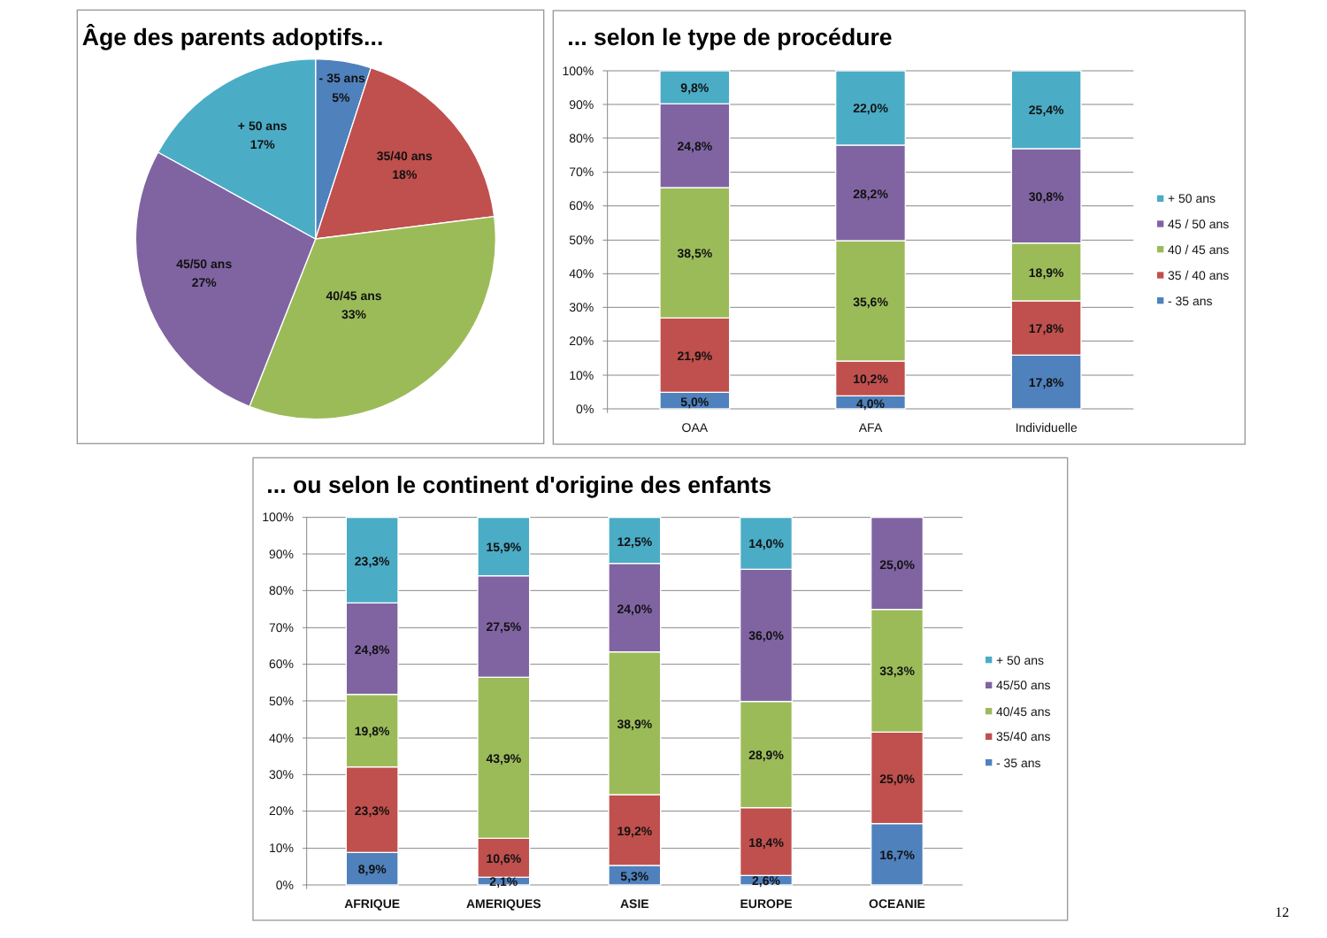Âge des parents adoptifs...
- 35 ans
5%
35/40 ans
18%
40/45 ans
33%
45/50 ans
27%
+ 50 ans
17%
... selon le type de procédure
100%
90%
80%
70%
60%
50%
40%
30%
20%
10%
0%
9,8%
24,8%
38,5%
21,9%
5,0%
22,0%
28,2%
35,6%
10,2%
4,0%
25,4%
30,8%
18,9%
17,8%
17,8%
OAA
AFA
Individuelle
+ 50 ans
45 / 50 ans
40 / 45 ans
35 / 40 ans
- 35 ans
... ou selon le continent d'origine des enfants
100%
90%
80%
70%
60%
50%
40%
30%
20%
10%
0%
23,3%
24,8%
19,8%
23,3%
8,9%
15,9%
27,5%
43,9%
10,6%
2,1%
12,5%
24,0%
38,9%
19,2%
5,3%
14,0%
36,0%
28,9%
18,4%
2,6%
25,0%
33,3%
25,0%
16,7%
AFRIQUE
AMERIQUES
ASIE
EUROPE
OCEANIE
+ 50 ans
45/50 ans
40/45 ans
35/40 ans
- 35 ans
12